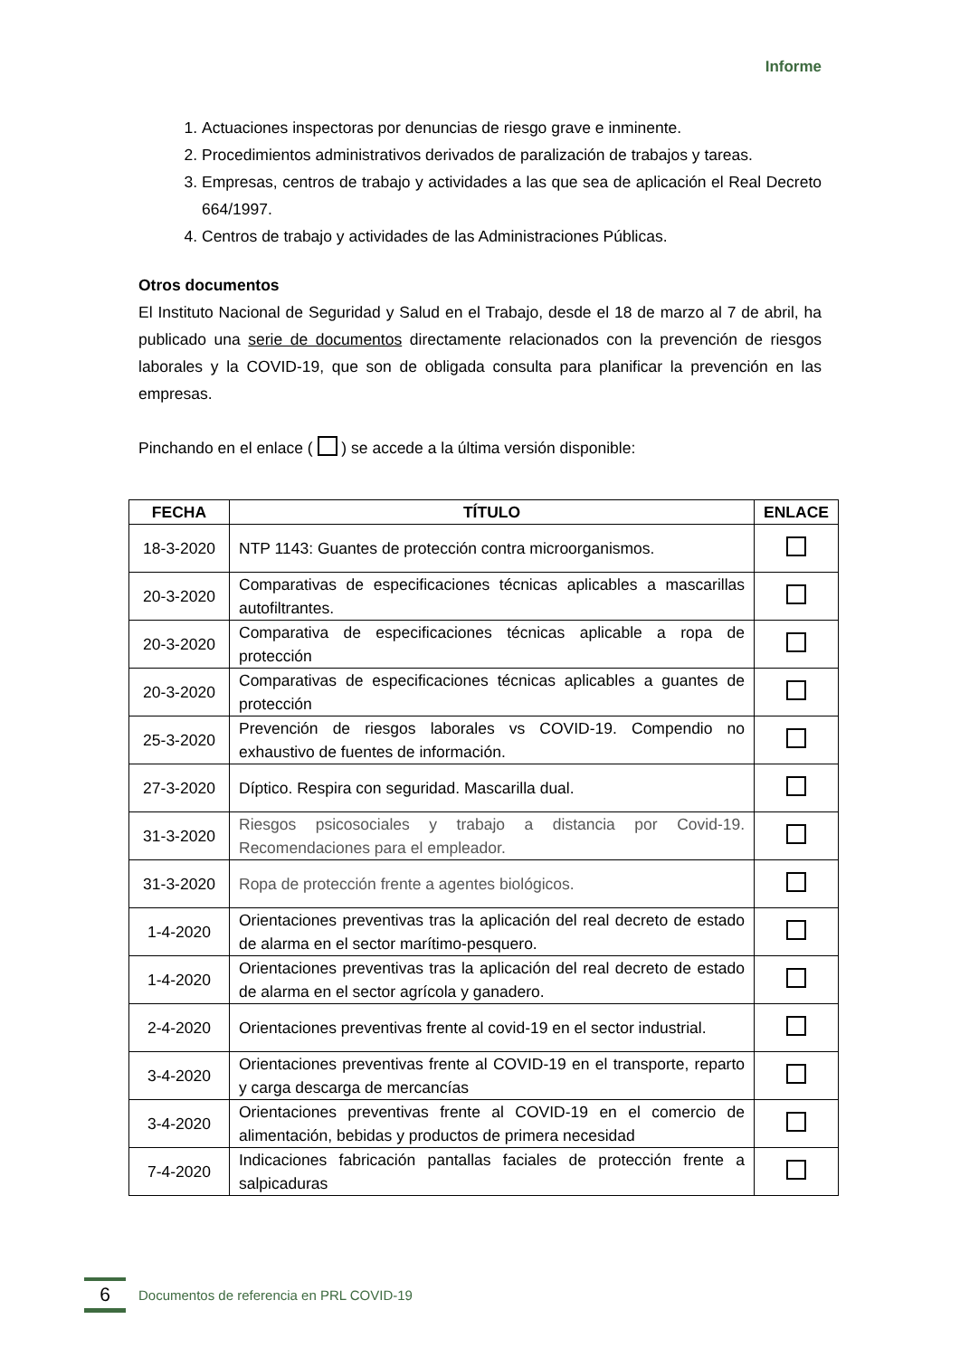Informe
1. Actuaciones inspectoras por denuncias de riesgo grave e inminente.
2. Procedimientos administrativos derivados de paralización de trabajos y tareas.
3. Empresas, centros de trabajo y actividades a las que sea de aplicación el Real Decreto 664/1997.
4. Centros de trabajo y actividades de las Administraciones Públicas.
Otros documentos
El Instituto Nacional de Seguridad y Salud en el Trabajo, desde el 18 de marzo al 7 de abril, ha publicado una serie de documentos directamente relacionados con la prevención de riesgos laborales y la COVID-19, que son de obligada consulta para planificar la prevención en las empresas.
Pinchando en el enlace ( ) se accede a la última versión disponible:
| FECHA | TÍTULO | ENLACE |
| --- | --- | --- |
| 18-3-2020 | NTP 1143: Guantes de protección contra microorganismos. | |
| 20-3-2020 | Comparativas de especificaciones técnicas aplicables a mascarillas autofiltrantes. | |
| 20-3-2020 | Comparativa de especificaciones técnicas aplicable a ropa de protección | |
| 20-3-2020 | Comparativas de especificaciones técnicas aplicables a guantes de protección | |
| 25-3-2020 | Prevención de riesgos laborales vs COVID-19. Compendio no exhaustivo de fuentes de información. | |
| 27-3-2020 | Díptico. Respira con seguridad. Mascarilla dual. | |
| 31-3-2020 | Riesgos psicosociales y trabajo a distancia por Covid-19. Recomendaciones para el empleador. | |
| 31-3-2020 | Ropa de protección frente a agentes biológicos. | |
| 1-4-2020 | Orientaciones preventivas tras la aplicación del real decreto de estado de alarma en el sector marítimo-pesquero. | |
| 1-4-2020 | Orientaciones preventivas tras la aplicación del real decreto de estado de alarma en el sector agrícola y ganadero. | |
| 2-4-2020 | Orientaciones preventivas frente al covid-19 en el sector industrial. | |
| 3-4-2020 | Orientaciones preventivas frente al COVID-19 en el transporte, reparto y carga descarga de mercancías | |
| 3-4-2020 | Orientaciones preventivas frente al COVID-19 en el comercio de alimentación, bebidas y productos de primera necesidad | |
| 7-4-2020 | Indicaciones fabricación pantallas faciales de protección frente a salpicaduras | |
6
Documentos de referencia en PRL COVID-19